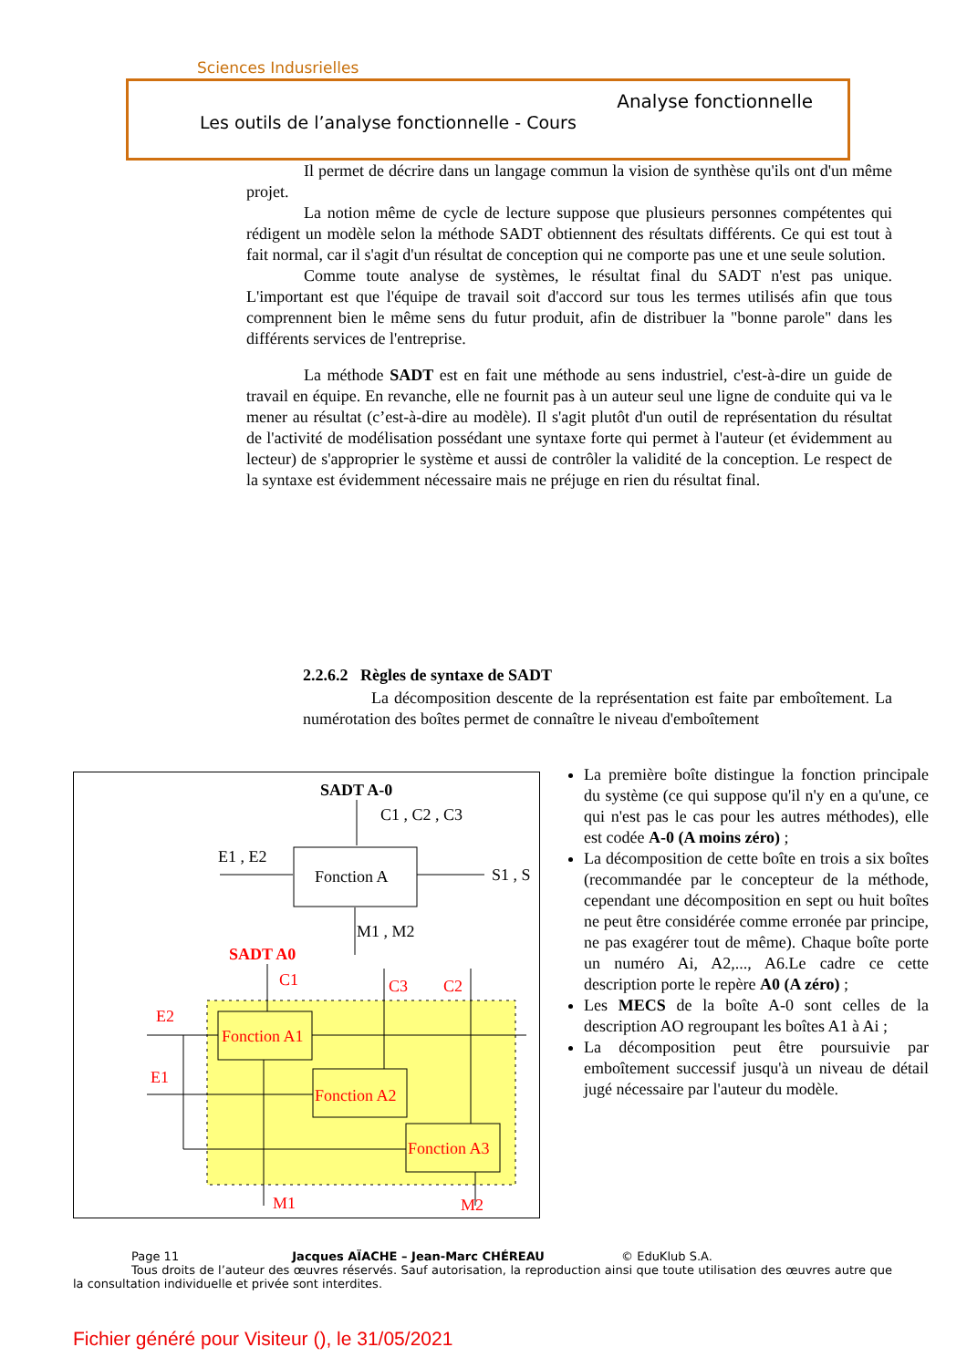Sciences Indusrielles
Analyse fonctionnelle
Les outils de l’analyse fonctionnelle - Cours
Il permet de décrire dans un langage commun la vision de synthèse qu'ils ont d'un même projet.
La notion même de cycle de lecture suppose que plusieurs personnes compétentes qui rédigent un modèle selon la méthode SADT obtiennent des résultats différents. Ce qui est tout à fait normal, car il s'agit d'un résultat de conception qui ne comporte pas une et une seule solution.
Comme toute analyse de systèmes, le résultat final du SADT n'est pas unique. L'important est que l'équipe de travail soit d'accord sur tous les termes utilisés afin que tous comprennent bien le même sens du futur produit, afin de distribuer la "bonne parole" dans les différents services de l'entreprise.
La méthode SADT est en fait une méthode au sens industriel, c'est-à-dire un guide de travail en équipe. En revanche, elle ne fournit pas à un auteur seul une ligne de conduite qui va le mener au résultat (c’est-à-dire au modèle). Il s'agit plutôt d'un outil de représentation du résultat de l'activité de modélisation possédant une syntaxe forte qui permet à l'auteur (et évidemment au lecteur) de s'approprier le système et aussi de contrôler la validité de la conception. Le respect de la syntaxe est évidemment nécessaire mais ne préjuge en rien du résultat final.
2.2.6.2 Règles de syntaxe de SADT
La décomposition descente de la représentation est faite par emboîtement. La numérotation des boîtes permet de connaître le niveau d'emboîtement
SADT A-0
C1 , C2 , C3
E1 , E2
Fonction A
S1 , S
M1 , M2
SADT A0
C1
C3
C2
E2
E1
Fonction A1
Fonction A2
Fonction A3
M1
M2
La première boîte distingue la fonction principale du système (ce qui suppose qu'il n'y en a qu'une, ce qui n'est pas le cas pour les autres méthodes), elle est codée A-0 (A moins zéro) ;
La décomposition de cette boîte en trois a six boîtes (recommandée par le concepteur de la méthode, cependant une décomposition en sept ou huit boîtes ne peut être considérée comme erronée par principe, ne pas exagérer tout de même). Chaque boîte porte un numéro Ai, A2,..., A6.Le cadre ce cette description porte le repère A0 (A zéro) ;
Les MECS de la boîte A-0 sont celles de la description AO regroupant les boîtes A1 à Ai ;
La décomposition peut être poursuivie par emboîtement successif jusqu'à un niveau de détail jugé nécessaire par l'auteur du modèle.
Page 11 Jacques AÏACHE – Jean-Marc CHÉREAU © EduKlub S.A.
Tous droits de l’auteur des œuvres réservés. Sauf autorisation, la reproduction ainsi que toute utilisation des œuvres autre que la consultation individuelle et privée sont interdites.
Fichier généré pour Visiteur (), le 31/05/2021